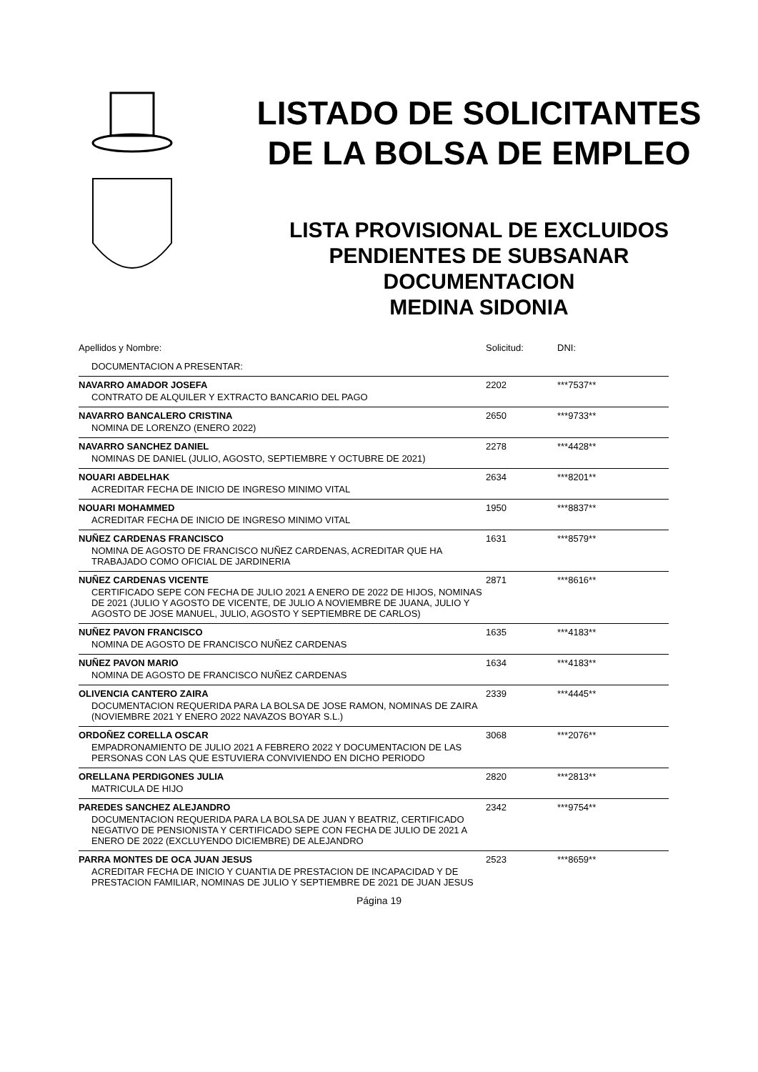LISTADO DE SOLICITANTES
DE LA BOLSA DE EMPLEO
LISTA PROVISIONAL DE EXCLUIDOS
PENDIENTES DE SUBSANAR
DOCUMENTACION
MEDINA SIDONIA
| Apellidos y Nombre: | Solicitud: | DNI: |
| --- | --- | --- |
| DOCUMENTACION A PRESENTAR: | | |
| NAVARRO AMADOR JOSEFA | 2202 | ***7537** |
| CONTRATO DE ALQUILER Y EXTRACTO BANCARIO DEL PAGO | | |
| NAVARRO BANCALERO CRISTINA | 2650 | ***9733** |
| NOMINA DE LORENZO (ENERO 2022) | | |
| NAVARRO SANCHEZ DANIEL | 2278 | ***4428** |
| NOMINAS DE DANIEL (JULIO, AGOSTO, SEPTIEMBRE Y OCTUBRE DE 2021) | | |
| NOUARI ABDELHAK | 2634 | ***8201** |
| ACREDITAR FECHA DE INICIO DE INGRESO MINIMO VITAL | | |
| NOUARI MOHAMMED | 1950 | ***8837** |
| ACREDITAR FECHA DE INICIO DE INGRESO MINIMO VITAL | | |
| NUÑEZ CARDENAS FRANCISCO | 1631 | ***8579** |
| NOMINA DE AGOSTO DE FRANCISCO NUÑEZ CARDENAS, ACREDITAR QUE HA TRABAJADO COMO OFICIAL DE JARDINERIA | | |
| NUÑEZ CARDENAS VICENTE | 2871 | ***8616** |
| CERTIFICADO SEPE CON FECHA DE JULIO 2021 A ENERO DE 2022 DE HIJOS, NOMINAS DE 2021 (JULIO Y AGOSTO DE VICENTE, DE JULIO A NOVIEMBRE DE JUANA, JULIO Y AGOSTO DE JOSE MANUEL, JULIO, AGOSTO Y SEPTIEMBRE DE CARLOS) | | |
| NUÑEZ PAVON FRANCISCO | 1635 | ***4183** |
| NOMINA DE AGOSTO DE FRANCISCO NUÑEZ CARDENAS | | |
| NUÑEZ PAVON MARIO | 1634 | ***4183** |
| NOMINA DE AGOSTO DE FRANCISCO NUÑEZ CARDENAS | | |
| OLIVENCIA CANTERO ZAIRA | 2339 | ***4445** |
| DOCUMENTACION REQUERIDA PARA LA BOLSA DE JOSE RAMON, NOMINAS DE ZAIRA (NOVIEMBRE 2021 Y ENERO 2022 NAVAZOS BOYAR S.L.) | | |
| ORDOÑEZ CORELLA OSCAR | 3068 | ***2076** |
| EMPADRONAMIENTO DE JULIO 2021 A FEBRERO 2022 Y DOCUMENTACION DE LAS PERSONAS CON LAS QUE ESTUVIERA CONVIVIENDO EN DICHO PERIODO | | |
| ORELLANA PERDIGONES JULIA | 2820 | ***2813** |
| MATRICULA DE HIJO | | |
| PAREDES SANCHEZ ALEJANDRO | 2342 | ***9754** |
| DOCUMENTACION REQUERIDA PARA LA BOLSA DE JUAN Y BEATRIZ, CERTIFICADO NEGATIVO DE PENSIONISTA Y CERTIFICADO SEPE CON FECHA DE JULIO DE 2021 A ENERO DE 2022 (EXCLUYENDO DICIEMBRE) DE ALEJANDRO | | |
| PARRA MONTES DE OCA JUAN JESUS | 2523 | ***8659** |
| ACREDITAR FECHA DE INICIO Y CUANTIA DE PRESTACION DE INCAPACIDAD Y DE PRESTACION FAMILIAR, NOMINAS DE JULIO Y SEPTIEMBRE DE 2021 DE JUAN JESUS | | |
Página 19